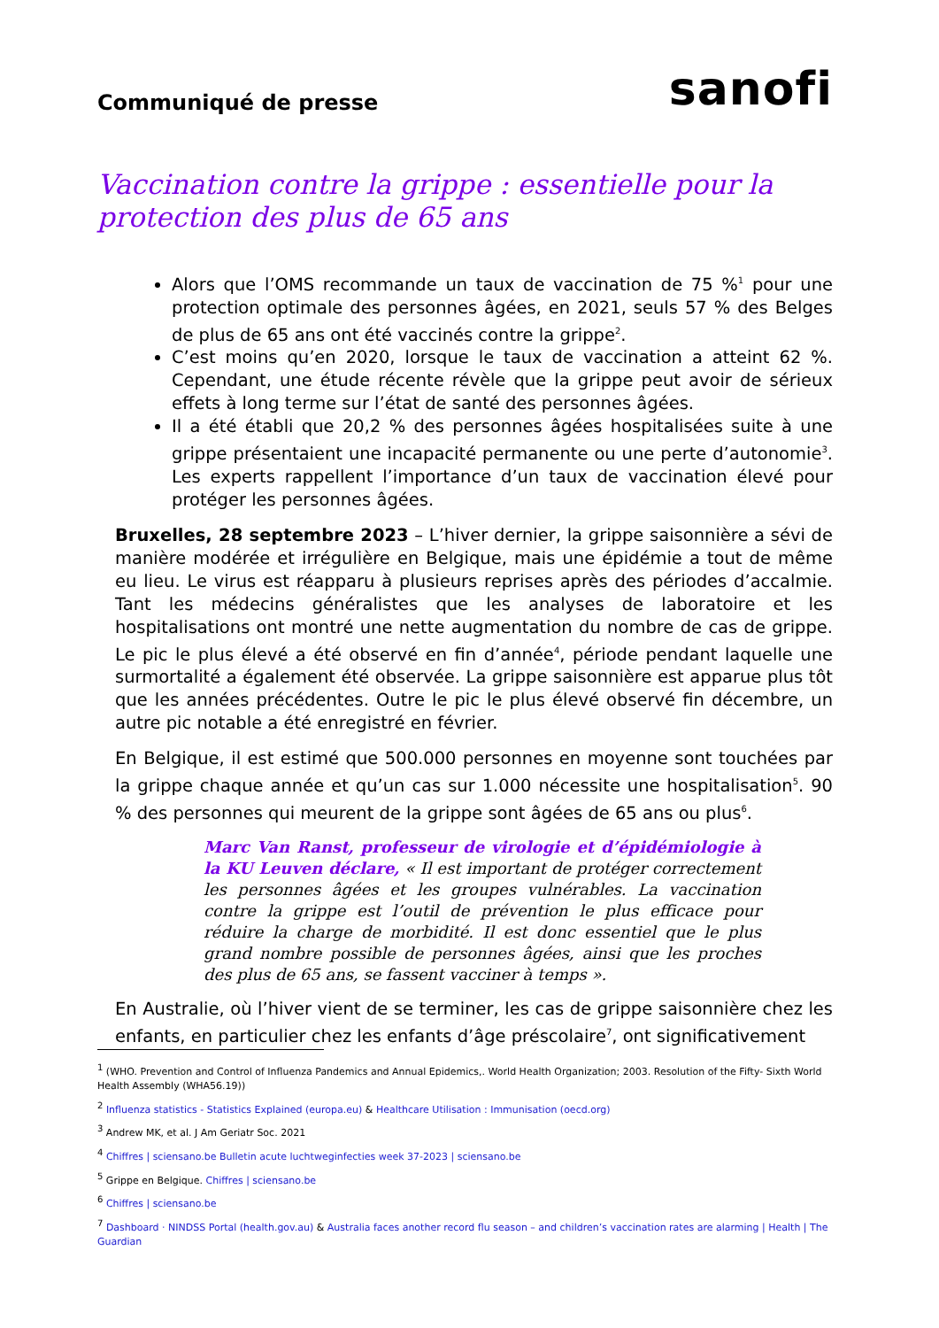Communiqué de presse
sanofi
Vaccination contre la grippe : essentielle pour la protection des plus de 65 ans
Alors que l’OMS recommande un taux de vaccination de 75 %<sup>1</sup> pour une protection optimale des personnes âgées, en 2021, seuls 57 % des Belges de plus de 65 ans ont été vaccinés contre la grippe<sup>2</sup>.
C’est moins qu’en 2020, lorsque le taux de vaccination a atteint 62 %. Cependant, une étude récente révèle que la grippe peut avoir de sérieux effets à long terme sur l’état de santé des personnes âgées.
Il a été établi que 20,2 % des personnes âgées hospitalisées suite à une grippe présentaient une incapacité permanente ou une perte d’autonomie<sup>3</sup>. Les experts rappellent l’importance d’un taux de vaccination élevé pour protéger les personnes âgées.
Bruxelles, 28 septembre 2023 – L’hiver dernier, la grippe saisonnière a sévi de manière modérée et irrégulière en Belgique, mais une épidémie a tout de même eu lieu. Le virus est réapparu à plusieurs reprises après des périodes d’accalmie. Tant les médecins généralistes que les analyses de laboratoire et les hospitalisations ont montré une nette augmentation du nombre de cas de grippe. Le pic le plus élevé a été observé en fin d’année<sup>4</sup>, période pendant laquelle une surmortalité a également été observée. La grippe saisonnière est apparue plus tôt que les années précédentes. Outre le pic le plus élevé observé fin décembre, un autre pic notable a été enregistré en février.
En Belgique, il est estimé que 500.000 personnes en moyenne sont touchées par la grippe chaque année et qu’un cas sur 1.000 nécessite une hospitalisation<sup>5</sup>. 90 % des personnes qui meurent de la grippe sont âgées de 65 ans ou plus<sup>6</sup>.
Marc Van Ranst, professeur de virologie et d’épidémiologie à la KU Leuven déclare, « Il est important de protéger correctement les personnes âgées et les groupes vulnérables. La vaccination contre la grippe est l’outil de prévention le plus efficace pour réduire la charge de morbidité. Il est donc essentiel que le plus grand nombre possible de personnes âgées, ainsi que les proches des plus de 65 ans, se fassent vacciner à temps ».
En Australie, où l’hiver vient de se terminer, les cas de grippe saisonnière chez les enfants, en particulier chez les enfants d’âge préscolaire<sup>7</sup>, ont significativement
<sup>1</sup> (WHO. Prevention and Control of Influenza Pandemics and Annual Epidemics,. World Health Organization; 2003. Resolution of the Fifty- Sixth World Health Assembly (WHA56.19))
<sup>2</sup> Influenza statistics - Statistics Explained (europa.eu) & Healthcare Utilisation : Immunisation (oecd.org)
<sup>3</sup> Andrew MK, et al. J Am Geriatr Soc. 2021
<sup>4</sup> Chiffres | sciensano.be Bulletin acute luchtweginfecties week 37-2023 | sciensano.be
<sup>5</sup> Grippe en Belgique. Chiffres | sciensano.be
<sup>6</sup> Chiffres | sciensano.be
<sup>7</sup> Dashboard · NINDSS Portal (health.gov.au) & Australia faces another record flu season – and children’s vaccination rates are alarming | Health | The Guardian